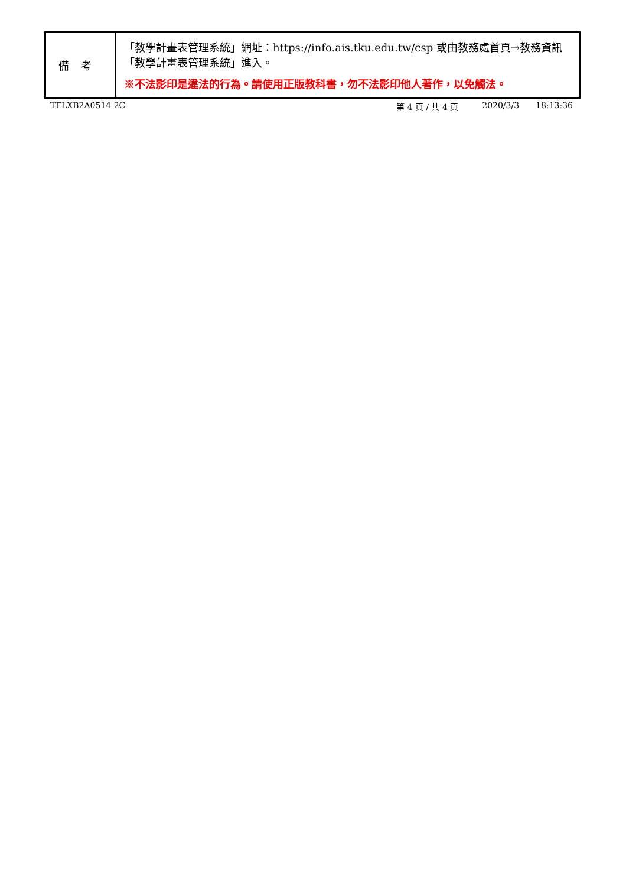| 備考 | 「教學計畫表管理系統」網址： https://info.ais.tku.edu.tw/csp 或由教務處首頁→教務資訊「教學計畫表管理系統」進入。 ※不法影印是違法的行為。請使用正版教科書，勿不法影印他人著作，以免觸法。 |
TFLXB2A0514 2C 第 4 頁 / 共 4 頁 2020/3/3 18:13:36